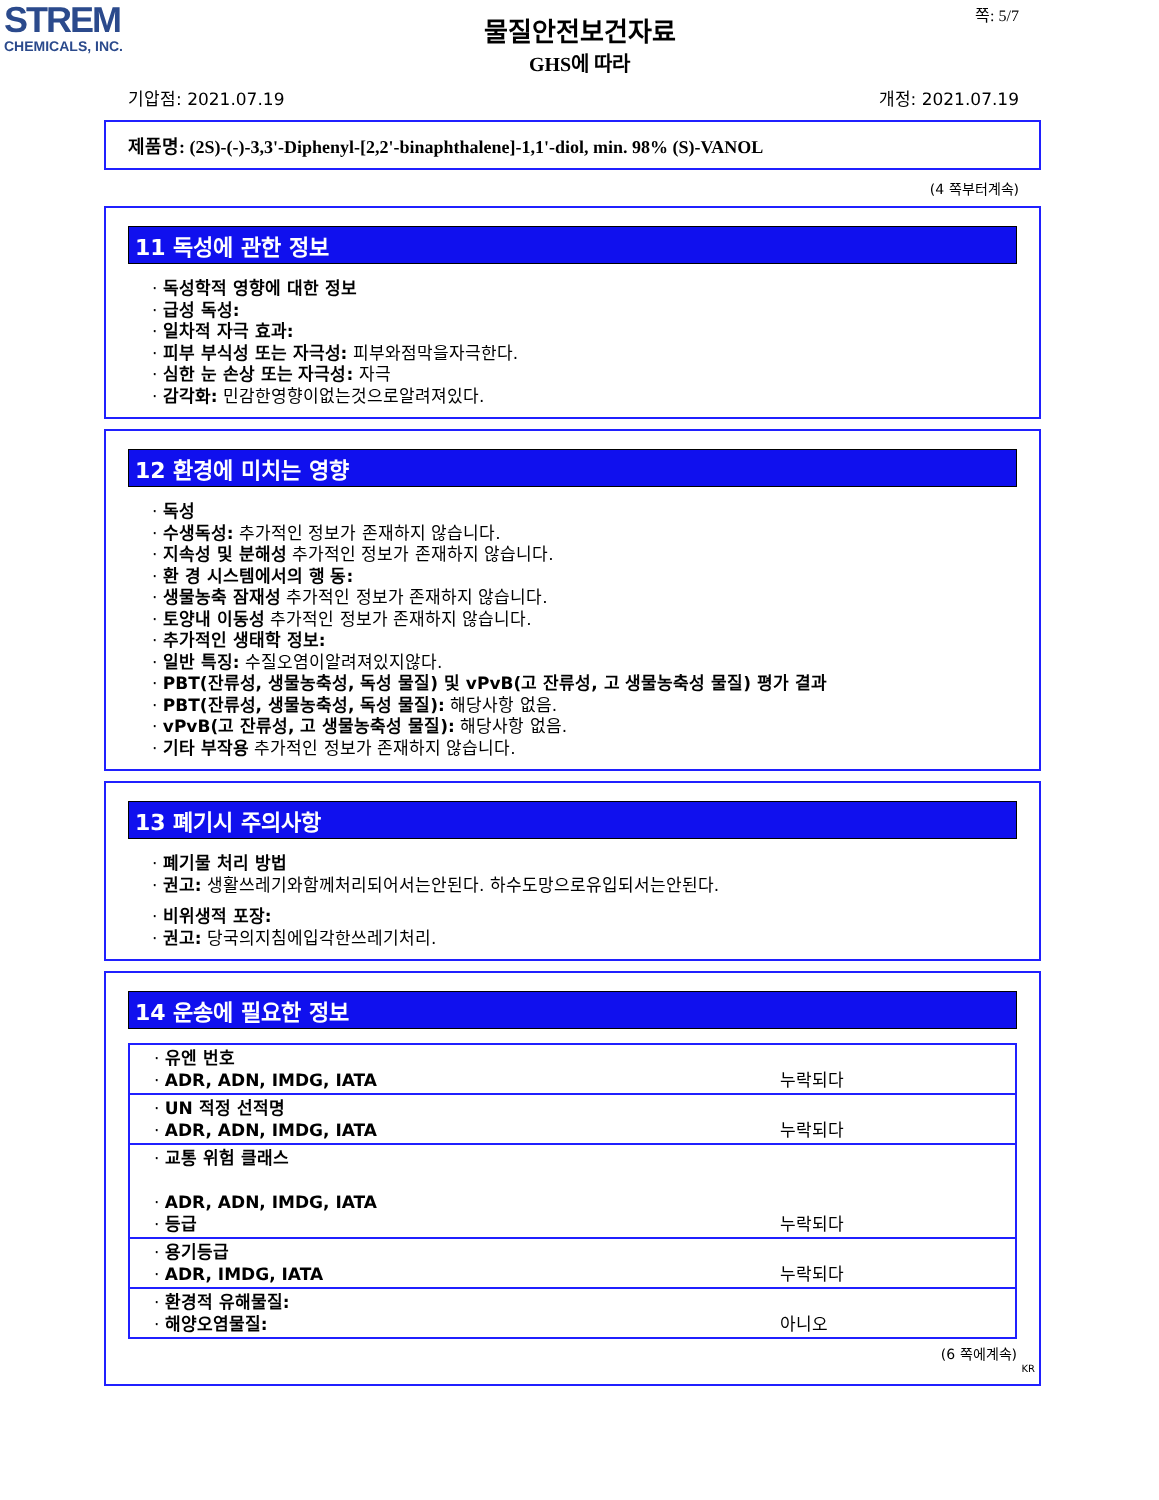STREM
CHEMICALS, INC.
쪽: 5/7
물질안전보건자료
GHS에 따라
기압점: 2021.07.19 개정: 2021.07.19
제품명: (2S)-(-)-3,3'-Diphenyl-[2,2'-binaphthalene]-1,1'-diol, min. 98% (S)-VANOL
(4 쪽부터계속)
11 독성에 관한 정보
· 독성학적 영향에 대한 정보
· 급성 독성:
· 일차적 자극 효과:
· 피부 부식성 또는 자극성: 피부와점막을자극한다.
· 심한 눈 손상 또는 자극성: 자극
· 감각화: 민감한영향이없는것으로알려져있다.
12 환경에 미치는 영향
· 독성
· 수생독성: 추가적인 정보가 존재하지 않습니다.
· 지속성 및 분해성 추가적인 정보가 존재하지 않습니다.
· 환 경 시스템에서의 행 동:
· 생물농축 잠재성 추가적인 정보가 존재하지 않습니다.
· 토양내 이동성 추가적인 정보가 존재하지 않습니다.
· 추가적인 생태학 정보:
· 일반 특징: 수질오염이알려져있지않다.
· PBT(잔류성, 생물농축성, 독성 물질) 및 vPvB(고 잔류성, 고 생물농축성 물질) 평가 결과
· PBT(잔류성, 생물농축성, 독성 물질): 해당사항 없음.
· vPvB(고 잔류성, 고 생물농축성 물질): 해당사항 없음.
· 기타 부작용 추가적인 정보가 존재하지 않습니다.
13 폐기시 주의사항
· 폐기물 처리 방법
· 권고: 생활쓰레기와함께처리되어서는안된다. 하수도망으로유입되서는안된다.
· 비위생적 포장:
· 권고: 당국의지침에입각한쓰레기처리.
14 운송에 필요한 정보
| · 유엔 번호 · ADR, ADN, IMDG, IATA | 누락되다 |
| · UN 적정 선적명 · ADR, ADN, IMDG, IATA | 누락되다 |
| · 교통 위험 클래스 · ADR, ADN, IMDG, IATA · 등급 | 누락되다 |
| · 용기등급 · ADR, IMDG, IATA | 누락되다 |
| · 환경적 유해물질: · 해양오염물질: | 아니오 |
(6 쪽에계속)
KR